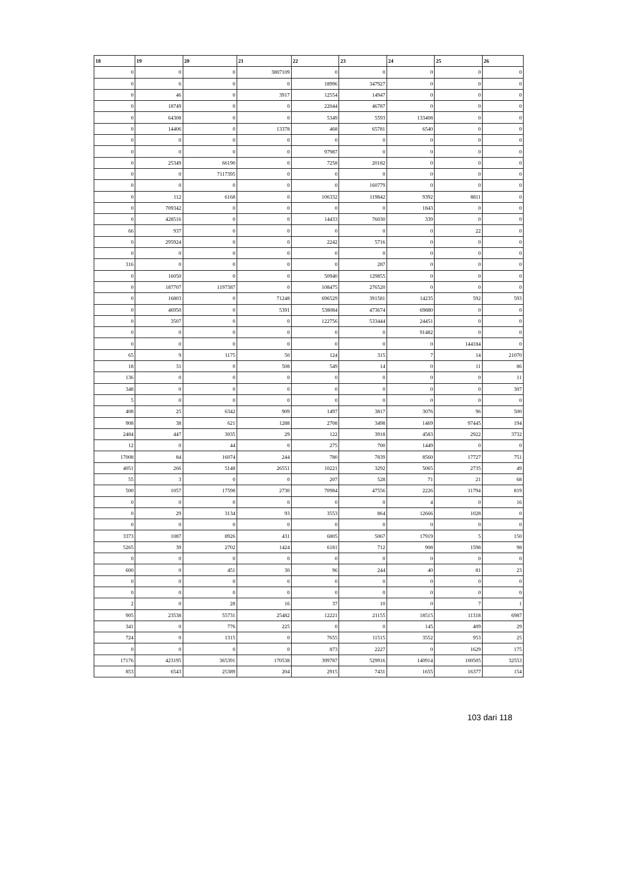| 18 | 19 | 20 | 21 | 22 | 23 | 24 | 25 | 26 |
| --- | --- | --- | --- | --- | --- | --- | --- | --- |
| 0 | 0 | 0 | 3807109 | 0 | 0 | 0 | 0 | 0 |
| 0 | 6 | 0 | 0 | 18996 | 347927 | 0 | 0 | 0 |
| 0 | 46 | 0 | 3917 | 12554 | 14947 | 0 | 0 | 0 |
| 0 | 18749 | 0 | 0 | 22044 | 46787 | 0 | 0 | 0 |
| 0 | 64308 | 0 | 0 | 5349 | 5593 | 133408 | 0 | 0 |
| 0 | 14406 | 0 | 13378 | 468 | 65781 | 6540 | 0 | 0 |
| 0 | 0 | 0 | 0 | 0 | 0 | 0 | 0 | 0 |
| 0 | 0 | 0 | 0 | 97987 | 0 | 0 | 0 | 0 |
| 0 | 25349 | 66190 | 0 | 7258 | 20182 | 0 | 0 | 0 |
| 0 | 0 | 7117395 | 0 | 0 | 0 | 0 | 0 | 0 |
| 0 | 0 | 0 | 0 | 0 | 160779 | 0 | 0 | 0 |
| 0 | 112 | 6168 | 0 | 106332 | 119842 | 9392 | 8811 | 0 |
| 0 | 709342 | 0 | 0 | 0 | 0 | 1843 | 0 | 0 |
| 0 | 428516 | 0 | 0 | 14433 | 76030 | 339 | 0 | 0 |
| 66 | 937 | 0 | 0 | 0 | 0 | 0 | 22 | 0 |
| 0 | 295924 | 0 | 0 | 2242 | 5716 | 0 | 0 | 0 |
| 0 | 0 | 0 | 0 | 0 | 0 | 0 | 0 | 0 |
| 316 | 0 | 0 | 0 | 0 | 287 | 0 | 0 | 0 |
| 0 | 16050 | 0 | 0 | 50940 | 129855 | 0 | 0 | 0 |
| 0 | 187707 | 1197387 | 0 | 108475 | 276520 | 0 | 0 | 0 |
| 0 | 16803 | 0 | 71248 | 696529 | 391581 | 14235 | 592 | 593 |
| 0 | 46950 | 0 | 5391 | 538084 | 473674 | 69880 | 0 | 0 |
| 0 | 3507 | 0 | 0 | 122756 | 533444 | 24451 | 0 | 0 |
| 0 | 0 | 0 | 0 | 0 | 0 | 91482 | 0 | 0 |
| 0 | 0 | 0 | 0 | 0 | 0 | 0 | 144184 | 0 |
| 65 | 9 | 1175 | 50 | 124 | 315 | 7 | 14 | 21070 |
| 18 | 31 | 0 | 508 | 549 | 14 | 0 | 11 | 86 |
| 136 | 0 | 0 | 0 | 0 | 0 | 0 | 0 | 11 |
| 348 | 0 | 0 | 0 | 0 | 0 | 0 | 0 | 307 |
| 5 | 0 | 0 | 0 | 0 | 0 | 0 | 0 | 0 |
| 408 | 25 | 6342 | 909 | 1497 | 3817 | 3076 | 96 | 500 |
| 908 | 38 | 621 | 1288 | 2708 | 3498 | 1469 | 97445 | 194 |
| 2484 | 447 | 3035 | 29 | 122 | 3918 | 4583 | 2922 | 3732 |
| 12 | 0 | 44 | 0 | 275 | 700 | 1449 | 0 | 0 |
| 17008 | 84 | 16074 | 244 | 780 | 7839 | 8560 | 17727 | 751 |
| 4051 | 266 | 5148 | 26551 | 10221 | 3292 | 5065 | 2735 | 49 |
| 55 | 3 | 0 | 0 | 207 | 528 | 71 | 21 | 68 |
| 500 | 1057 | 17598 | 2730 | 70984 | 47556 | 2226 | 11794 | 819 |
| 0 | 0 | 0 | 0 | 0 | 0 | 4 | 0 | 16 |
| 0 | 29 | 3134 | 93 | 3553 | 864 | 12666 | 1028 | 0 |
| 0 | 0 | 0 | 0 | 0 | 0 | 0 | 0 | 0 |
| 3373 | 1087 | 8926 | 431 | 6805 | 5067 | 17919 | 5 | 150 |
| 5265 | 39 | 2702 | 1424 | 6181 | 712 | 908 | 1598 | 98 |
| 0 | 0 | 0 | 0 | 0 | 0 | 0 | 0 | 0 |
| 600 | 0 | 451 | 30 | 96 | 244 | 40 | 81 | 23 |
| 0 | 0 | 0 | 0 | 0 | 0 | 0 | 0 | 0 |
| 0 | 0 | 0 | 0 | 0 | 0 | 0 | 0 | 0 |
| 2 | 0 | 28 | 16 | 37 | 10 | 0 | 7 | 1 |
| 905 | 23538 | 55731 | 25482 | 12221 | 21155 | 18515 | 11318 | 6987 |
| 341 | 0 | 776 | 225 | 0 | 0 | 145 | 409 | 29 |
| 724 | 0 | 1315 | 0 | 7655 | 11515 | 3552 | 953 | 25 |
| 0 | 0 | 0 | 0 | 873 | 2227 | 0 | 1629 | 175 |
| 17176 | 423195 | 365391 | 170538 | 399787 | 529916 | 140914 | 100505 | 32553 |
| 853 | 6543 | 25389 | 204 | 2915 | 7431 | 1655 | 16377 | 154 |
103 dari 118